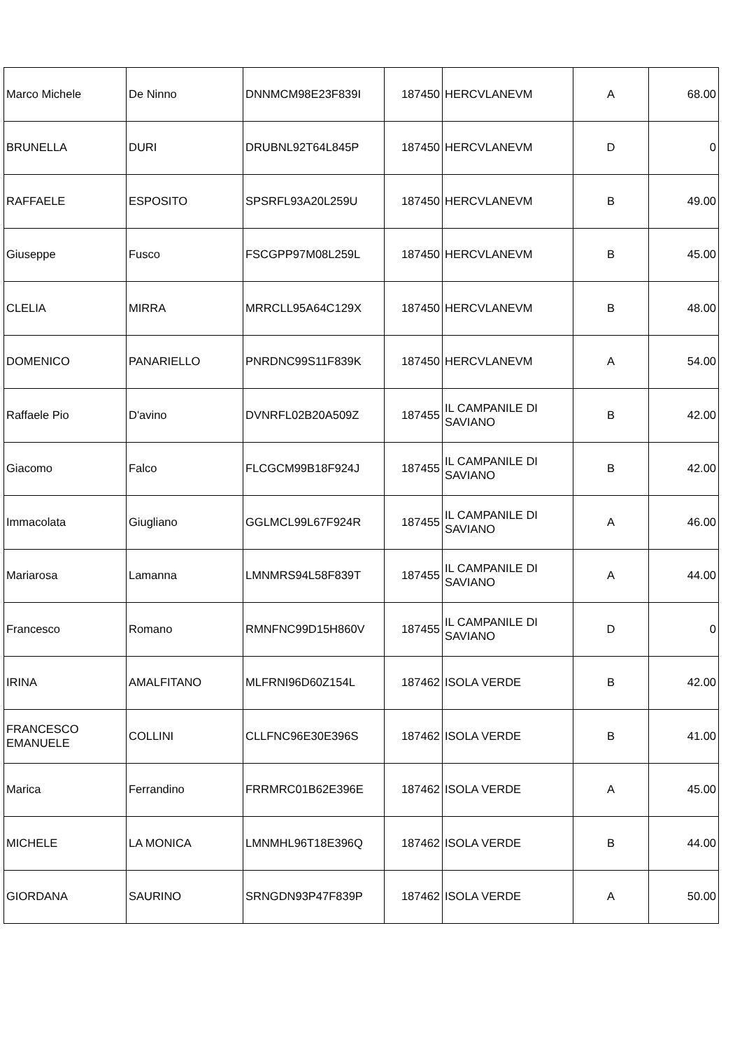| Marco Michele | De Ninno | DNNMCM98E23F839I | 187450 | HERCVLANEVM | A | 68.00 |
| BRUNELLA | DURI | DRUBNL92T64L845P | 187450 | HERCVLANEVM | D | 0 |
| RAFFAELE | ESPOSITO | SPSRFL93A20L259U | 187450 | HERCVLANEVM | B | 49.00 |
| Giuseppe | Fusco | FSCGPP97M08L259L | 187450 | HERCVLANEVM | B | 45.00 |
| CLELIA | MIRRA | MRRCLL95A64C129X | 187450 | HERCVLANEVM | B | 48.00 |
| DOMENICO | PANARIELLO | PNRDNC99S11F839K | 187450 | HERCVLANEVM | A | 54.00 |
| Raffaele Pio | D'avino | DVNRFL02B20A509Z | 187455 | IL CAMPANILE DI SAVIANO | B | 42.00 |
| Giacomo | Falco | FLCGCM99B18F924J | 187455 | IL CAMPANILE DI SAVIANO | B | 42.00 |
| Immacolata | Giugliano | GGLMCL99L67F924R | 187455 | IL CAMPANILE DI SAVIANO | A | 46.00 |
| Mariarosa | Lamanna | LMNMRS94L58F839T | 187455 | IL CAMPANILE DI SAVIANO | A | 44.00 |
| Francesco | Romano | RMNFNC99D15H860V | 187455 | IL CAMPANILE DI SAVIANO | D | 0 |
| IRINA | AMALFITANO | MLFRNI96D60Z154L | 187462 | ISOLA VERDE | B | 42.00 |
| FRANCESCO EMANUELE | COLLINI | CLLFNC96E30E396S | 187462 | ISOLA VERDE | B | 41.00 |
| Marica | Ferrandino | FRRMRC01B62E396E | 187462 | ISOLA VERDE | A | 45.00 |
| MICHELE | LA MONICA | LMNMHL96T18E396Q | 187462 | ISOLA VERDE | B | 44.00 |
| GIORDANA | SAURINO | SRNGDN93P47F839P | 187462 | ISOLA VERDE | A | 50.00 |